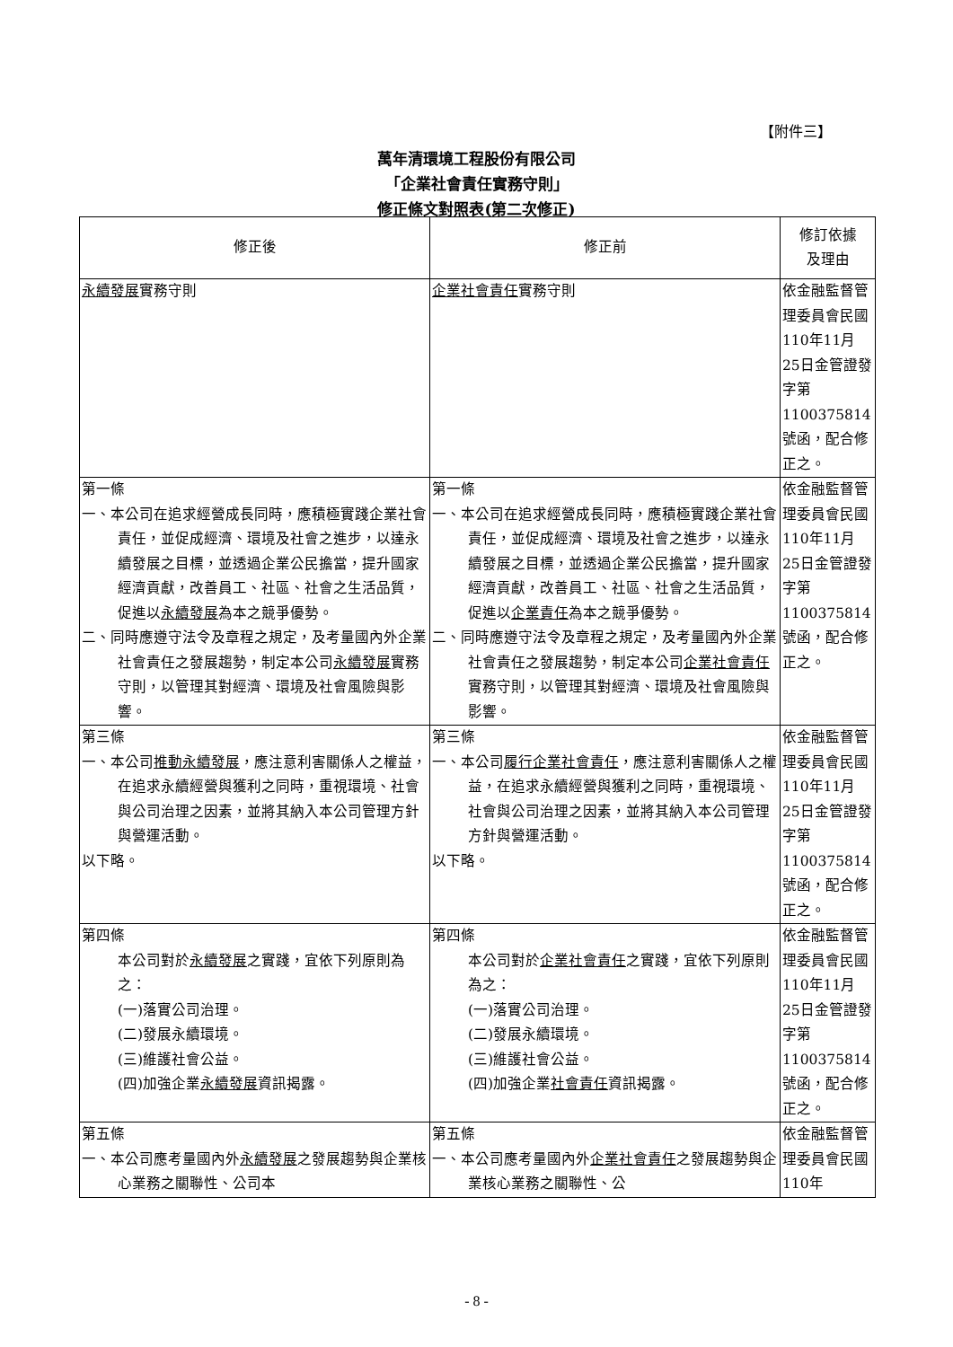【附件三】
萬年清環境工程股份有限公司
「企業社會責任實務守則」
修正條文對照表(第二次修正)
| 修正後 | 修正前 | 修訂依據 及理由 |
| --- | --- | --- |
| 永續發展 實務守則 | 企業社會責任 實務守則 | 依金融監督管理委員會民國110年11月25日金管證發字第1100375814號函，配合修正之。 |
| 第一條 一、本公司在追求經營成長同時，應積極實踐企業社會責任，並促成經濟、環境及社會之進步，以達永續發展之目標，並透過企業公民擔當，提升國家經濟貢獻，改善員工、社區、社會之生活品質，促進以 永續發展 為本之競爭優勢。 二、同時應遵守法令及章程之規定，及考量國內外企業社會責任之發展趨勢，制定本公司 永續發展 實務守則，以管理其對經濟、環境及社會風險與影響。 | 第一條 一、本公司在追求經營成長同時，應積極實踐企業社會責任，並促成經濟、環境及社會之進步，以達永續發展之目標，並透過企業公民擔當，提升國家經濟貢獻，改善員工、社區、社會之生活品質，促進以 企業責任 為本之競爭優勢。 二、同時應遵守法令及章程之規定，及考量國內外企業社會責任之發展趨勢，制定本公司 企業社會責任 實務守則，以管理其對經濟、環境及社會風險與影響。 | 依金融監督管理委員會民國110年11月25日金管證發字第1100375814號函，配合修正之。 |
| 第三條 一、本公司 推動永續發展 ，應注意利害關係人之權益，在追求永續經營與獲利之同時，重視環境、社會與公司治理之因素，並將其納入本公司管理方針與營運活動。 以下略。 | 第三條 一、本公司 履行企業社會責任 ，應注意利害關係人之權益，在追求永續經營與獲利之同時，重視環境、社會與公司治理之因素，並將其納入本公司管理方針與營運活動。 以下略。 | 依金融監督管理委員會民國110年11月25日金管證發字第1100375814號函，配合修正之。 |
| 第四條 本公司對於 永續發展 之實踐，宜依下列原則為之： (一)落實公司治理。 (二)發展永續環境。 (三)維護社會公益。 (四)加強企業 永續發展 資訊揭露。 | 第四條 本公司對於 企業社會責任 之實踐，宜依下列原則為之： (一)落實公司治理。 (二)發展永續環境。 (三)維護社會公益。 (四)加強企業 社會責任 資訊揭露。 | 依金融監督管理委員會民國110年11月25日金管證發字第1100375814號函，配合修正之。 |
| 第五條 一、本公司應考量國內外 永續發展 之發展趨勢與企業核心業務之關聯性、公司本 | 第五條 一、本公司應考量國內外 企業社會責任 之發展趨勢與企業核心業務之關聯性、公 | 依金融監督管理委員會民國110年 |
- 8 -